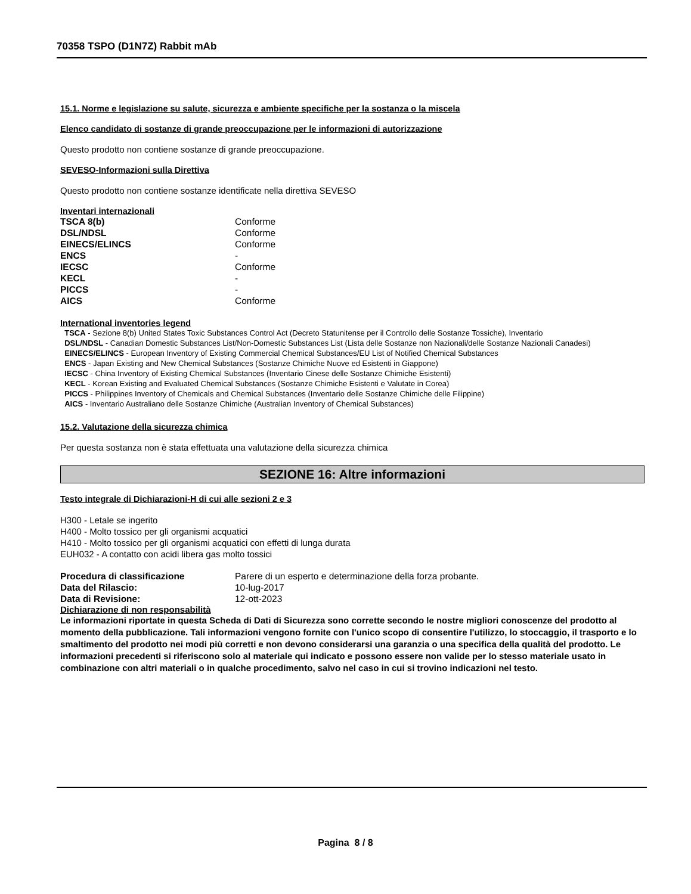70358 TSPO (D1N7Z) Rabbit mAb
15.1. Norme e legislazione su salute, sicurezza e ambiente specifiche per la sostanza o la miscela
Elenco candidato di sostanze di grande preoccupazione per le informazioni di autorizzazione
Questo prodotto non contiene sostanze di grande preoccupazione.
SEVESO-Informazioni sulla Direttiva
Questo prodotto non contiene sostanze identificate nella direttiva SEVESO
Inventari internazionali
| TSCA 8(b) | Conforme |
| DSL/NDSL | Conforme |
| EINECS/ELINCS | Conforme |
| ENCS | - |
| IECSC | Conforme |
| KECL | - |
| PICCS | - |
| AICS | Conforme |
International inventories legend
TSCA - Sezione 8(b) United States Toxic Substances Control Act (Decreto Statunitense per il Controllo delle Sostanze Tossiche), Inventario
DSL/NDSL - Canadian Domestic Substances List/Non-Domestic Substances List (Lista delle Sostanze non Nazionali/delle Sostanze Nazionali Canadesi)
EINECS/ELINCS - European Inventory of Existing Commercial Chemical Substances/EU List of Notified Chemical Substances
ENCS - Japan Existing and New Chemical Substances (Sostanze Chimiche Nuove ed Esistenti in Giappone)
IECSC - China Inventory of Existing Chemical Substances (Inventario Cinese delle Sostanze Chimiche Esistenti)
KECL - Korean Existing and Evaluated Chemical Substances (Sostanze Chimiche Esistenti e Valutate in Corea)
PICCS - Philippines Inventory of Chemicals and Chemical Substances (Inventario delle Sostanze Chimiche delle Filippine)
AICS - Inventario Australiano delle Sostanze Chimiche (Australian Inventory of Chemical Substances)
15.2. Valutazione della sicurezza chimica
Per questa sostanza non è stata effettuata una valutazione della sicurezza chimica
SEZIONE 16: Altre informazioni
Testo integrale di Dichiarazioni-H di cui alle sezioni 2 e 3
H300 - Letale se ingerito
H400 - Molto tossico per gli organismi acquatici
H410 - Molto tossico per gli organismi acquatici con effetti di lunga durata
EUH032 - A contatto con acidi libera gas molto tossici
| Procedura di classificazione | Parere di un esperto e determinazione della forza probante. |
| Data del Rilascio: | 10-lug-2017 |
| Data di Revisione: | 12-ott-2023 |
Dichiarazione di non responsabilità
Le informazioni riportate in questa Scheda di Dati di Sicurezza sono corrette secondo le nostre migliori conoscenze del prodotto al momento della pubblicazione. Tali informazioni vengono fornite con l'unico scopo di consentire l'utilizzo, lo stoccaggio, il trasporto e lo smaltimento del prodotto nei modi più corretti e non devono considerarsi una garanzia o una specifica della qualità del prodotto. Le informazioni precedenti si riferiscono solo al materiale qui indicato e possono essere non valide per lo stesso materiale usato in combinazione con altri materiali o in qualche procedimento, salvo nel caso in cui si trovino indicazioni nel testo.
Pagina 8 / 8